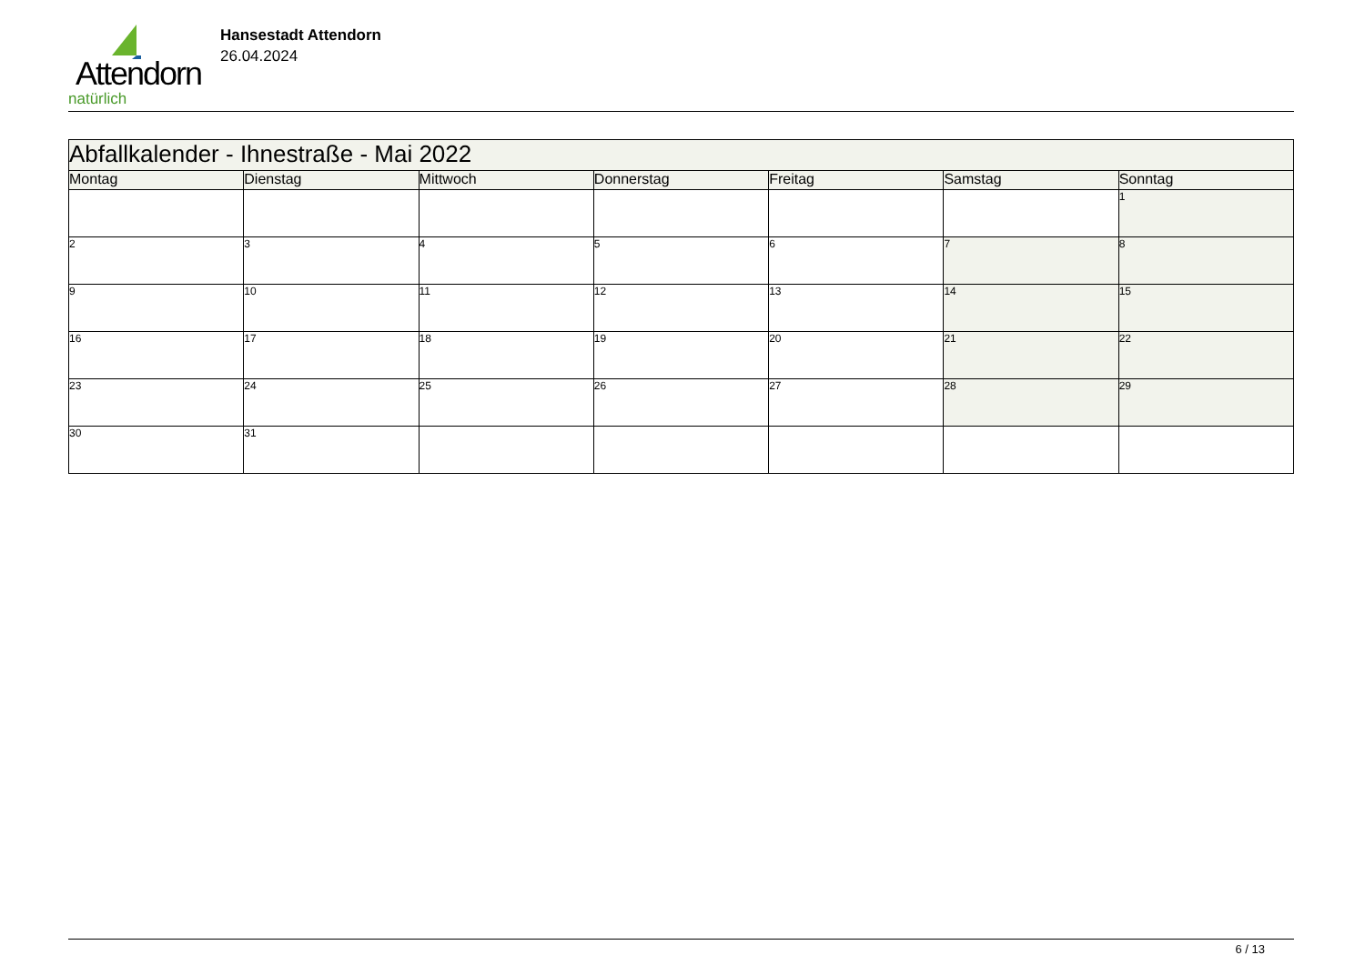Attendorn
natürlich
Hansestadt Attendorn
26.04.2024
| Abfallkalender - Ihnestraße - Mai 2022 | | | | | | |
| Montag | Dienstag | Mittwoch | Donnerstag | Freitag | Samstag | Sonntag |
| | | | | | | 1 |
| 2 | 3 | 4 | 5 | 6 | 7 | 8 |
| 9 | 10 | 11 | 12 | 13 | 14 | 15 |
| 16 | 17 | 18 | 19 | 20 | 21 | 22 |
| 23 | 24 | 25 | 26 | 27 | 28 | 29 |
| 30 | 31 | | | | | |
6 / 13